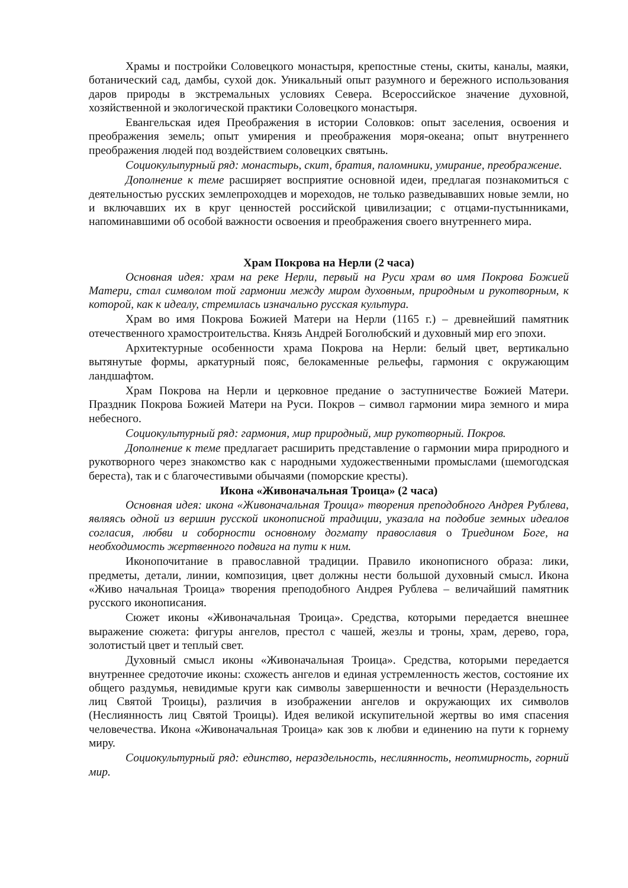Храмы и постройки Соловецкого монастыря, крепостные стены, скиты, каналы, маяки, ботанический сад, дамбы, сухой док. Уникальный опыт разумного и бережного использования даров природы в экстремальных условиях Севера. Всероссийское значение духовной, хозяйственной и экологической практики Соловецкого монастыря.
Евангельская идея Преображения в истории Соловков: опыт заселения, освоения и преображения земель; опыт умирения и преображения моря-океана; опыт внутреннего преображения людей под воздействием соловецких святынь.
Социокулыпурный ряд: монастырь, скит, братия, паломники, умирание, преображение.
Дополнение к теме расширяет восприятие основной идеи, предлагая познакомиться с деятельностью русских землепроходцев и мореходов, не только разведывавших новые земли, но и включавших их в круг ценностей российской цивилизации; с отцами-пустынниками, напоминавшими об особой важности освоения и преображения своего внутреннего мира.
Храм Покрова на Нерли (2 часа)
Основная идея: храм на реке Нерли, первый на Руси храм во имя Покрова Божией Матери, стал символом той гармонии между миром духовным, природным и рукотворным, к которой, как к идеалу, стремилась изначально русская культура.
Храм во имя Покрова Божией Матери на Нерли (1165 г.) – древнейший памятник отечественного храмостроительства. Князь Андрей Боголюбский и духовный мир его эпохи.
Архитектурные особенности храма Покрова на Нерли: белый цвет, вертикально вытянутые формы, аркатурный пояс, белокаменные рельефы, гармония с окружающим ландшафтом.
Храм Покрова на Нерли и церковное предание о заступничестве Божией Матери. Праздник Покрова Божией Матери на Руси. Покров – символ гармонии мира земного и мира небесного.
Социокультурный ряд: гармония, мир природный, мир рукотворный. Покров.
Дополнение к теме предлагает расширить представление о гармонии мира природного и рукотворного через знакомство как с народными художественными промыслами (шемогодская береста), так и с благочестивыми обычаями (поморские кресты).
Икона «Живоначальная Троица» (2 часа)
Основная идея: икона «Живоначальная Троица» творения преподобного Андрея Рублева, являясь одной из вершин русской иконописной традиции, указала на подобие земных идеалов согласия, любви и соборности основному догмату православия о Триедином Боге, на необходимость жертвенного подвига на пути к ним.
Иконопочитание в православной традиции. Правило иконописного образа: лики, предметы, детали, линии, композиция, цвет должны нести большой духовный смысл. Икона «Живо начальная Троица» творения преподобного Андрея Рублева – величайший памятник русского иконописания.
Сюжет иконы «Живоначальная Троица». Средства, которыми передается внешнее выражение сюжета: фигуры ангелов, престол с чашей, жезлы и троны, храм, дерево, гора, золотистый цвет и теплый свет.
Духовный смысл иконы «Живоначальная Троица». Средства, которыми передается внутреннее средоточие иконы: схожесть ангелов и единая устремленность жестов, состояние их общего раздумья, невидимые круги как символы завершенности и вечности (Нераздельность лиц Святой Троицы), различия в изображении ангелов и окружающих их символов (Неслиянность лиц Святой Троицы). Идея великой искупительной жертвы во имя спасения человечества. Икона «Живоначальная Троица» как зов к любви и единению на пути к горнему миру.
Социокультурный ряд: единство, нераздельность, неслиянность, неотмирность, горний мир.